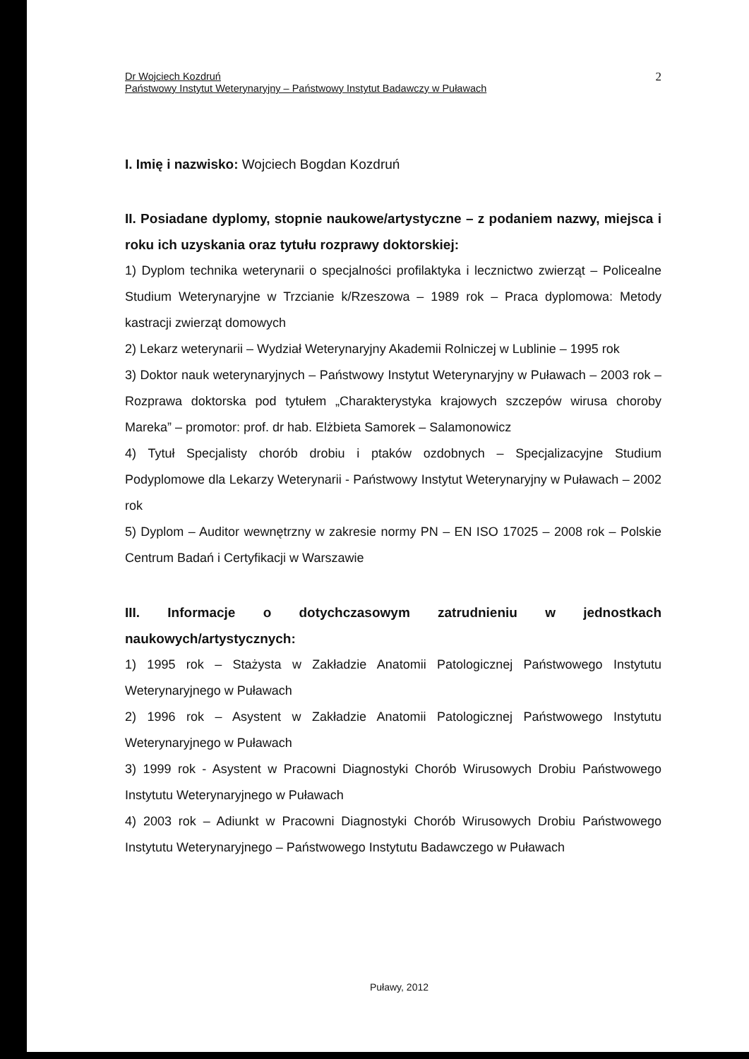Dr Wojciech Kozdruń
Państwowy Instytut Weterynaryjny – Państwowy Instytut Badawczy w Puławach
2
I. Imię i nazwisko: Wojciech Bogdan Kozdruń
II. Posiadane dyplomy, stopnie naukowe/artystyczne – z podaniem nazwy, miejsca i roku ich uzyskania oraz tytułu rozprawy doktorskiej:
1) Dyplom technika weterynarii o specjalności profilaktyka i lecznictwo zwierząt – Policealne Studium Weterynaryjne w Trzcianie k/Rzeszowa – 1989 rok – Praca dyplomowa: Metody kastracji zwierząt domowych
2) Lekarz weterynarii – Wydział Weterynaryjny Akademii Rolniczej w Lublinie – 1995 rok
3) Doktor nauk weterynaryjnych – Państwowy Instytut Weterynaryjny w Puławach – 2003 rok – Rozprawa doktorska pod tytułem „Charakterystyka krajowych szczepów wirusa choroby Mareka” – promotor: prof. dr hab. Elżbieta Samorek – Salamonowicz
4) Tytuł Specjalisty chorób drobiu i ptaków ozdobnych – Specjalizacyjne Studium Podyplomowe dla Lekarzy Weterynarii - Państwowy Instytut Weterynaryjny w Puławach – 2002 rok
5) Dyplom – Auditor wewnętrzny w zakresie normy PN – EN ISO 17025 – 2008 rok – Polskie Centrum Badań i Certyfikacji w Warszawie
III. Informacje o dotychczasowym zatrudnieniu w jednostkach naukowych/artystycznych:
1) 1995 rok – Stażysta w Zakładzie Anatomii Patologicznej Państwowego Instytutu Weterynaryjnego w Puławach
2) 1996 rok – Asystent w Zakładzie Anatomii Patologicznej Państwowego Instytutu Weterynaryjnego w Puławach
3) 1999 rok - Asystent w Pracowni Diagnostyki Chorób Wirusowych Drobiu Państwowego Instytutu Weterynaryjnego w Puławach
4) 2003 rok – Adiunkt w Pracowni Diagnostyki Chorób Wirusowych Drobiu Państwowego Instytutu Weterynaryjnego – Państwowego Instytutu Badawczego w Puławach
Puławy, 2012